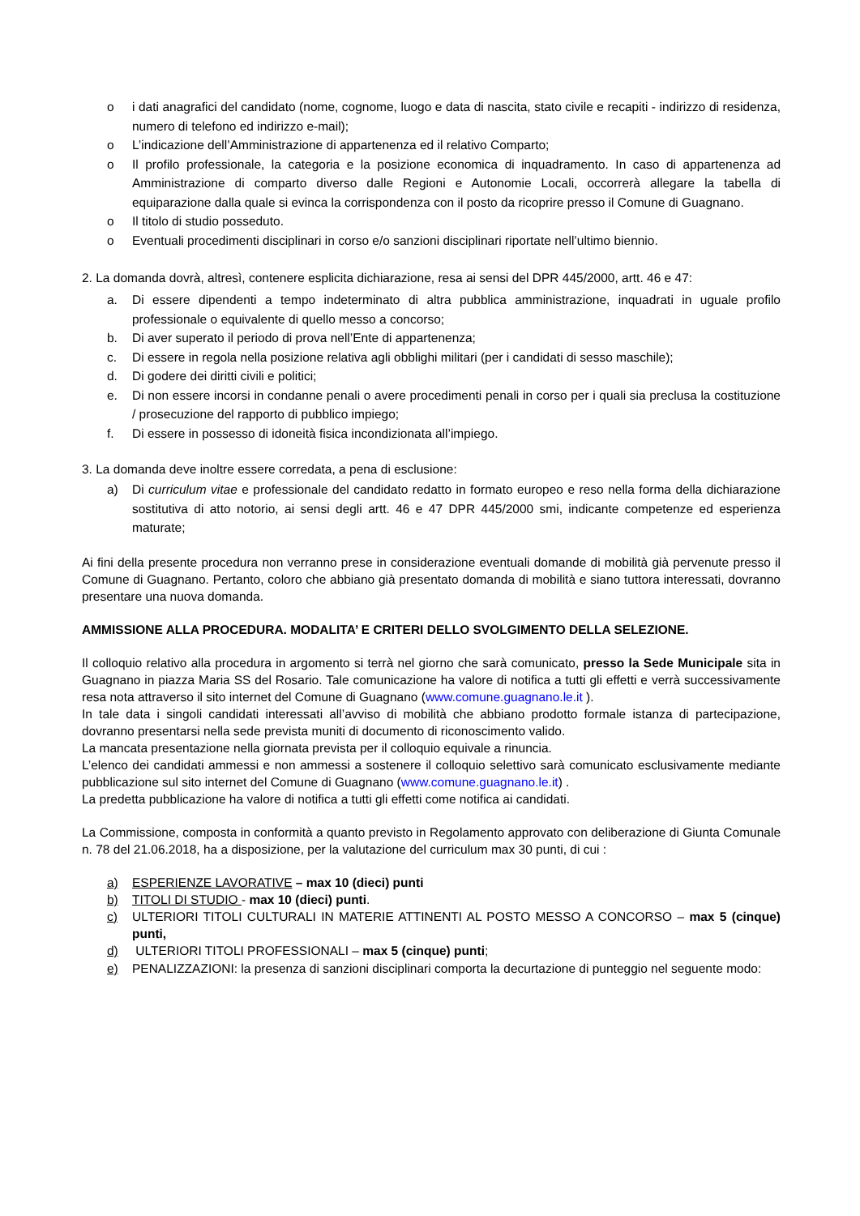o i dati anagrafici del candidato (nome, cognome, luogo e data di nascita, stato civile e recapiti - indirizzo di residenza, numero di telefono ed indirizzo e-mail);
o L’indicazione dell’Amministrazione di appartenenza ed il relativo Comparto;
o Il profilo professionale, la categoria e la posizione economica di inquadramento. In caso di appartenenza ad Amministrazione di comparto diverso dalle Regioni e Autonomie Locali, occorrerà allegare la tabella di equiparazione dalla quale si evinca la corrispondenza con il posto da ricoprire presso il Comune di Guagnano.
o Il titolo di studio posseduto.
o Eventuali procedimenti disciplinari in corso e/o sanzioni disciplinari riportate nell’ultimo biennio.
2. La domanda dovrà, altresì, contenere esplicita dichiarazione, resa ai sensi del DPR 445/2000, artt. 46 e 47:
a. Di essere dipendenti a tempo indeterminato di altra pubblica amministrazione, inquadrati in uguale profilo professionale o equivalente di quello messo a concorso;
b. Di aver superato il periodo di prova nell’Ente di appartenenza;
c. Di essere in regola nella posizione relativa agli obblighi militari (per i candidati di sesso maschile);
d. Di godere dei diritti civili e politici;
e. Di non essere incorsi in condanne penali o avere procedimenti penali in corso per i quali sia preclusa la costituzione / prosecuzione del rapporto di pubblico impiego;
f. Di essere in possesso di idoneità fisica incondizionata all’impiego.
3. La domanda deve inoltre essere corredata, a pena di esclusione:
a) Di curriculum vitae e professionale del candidato redatto in formato europeo e reso nella forma della dichiarazione sostitutiva di atto notorio, ai sensi degli artt. 46 e 47 DPR 445/2000 smi, indicante competenze ed esperienza maturate;
Ai fini della presente procedura non verranno prese in considerazione eventuali domande di mobilità già pervenute presso il Comune di Guagnano. Pertanto, coloro che abbiano già presentato domanda di mobilità e siano tuttora interessati, dovranno presentare una nuova domanda.
AMMISSIONE ALLA PROCEDURA. MODALITA’ E CRITERI DELLO SVOLGIMENTO DELLA SELEZIONE.
Il colloquio relativo alla procedura in argomento si terrà nel giorno che sarà comunicato, presso la Sede Municipale sita in Guagnano in piazza Maria SS del Rosario. Tale comunicazione ha valore di notifica a tutti gli effetti e verrà successivamente resa nota attraverso il sito internet del Comune di Guagnano (www.comune.guagnano.le.it ).
In tale data i singoli candidati interessati all’avviso di mobilità che abbiano prodotto formale istanza di partecipazione, dovranno presentarsi nella sede prevista muniti di documento di riconoscimento valido.
La mancata presentazione nella giornata prevista per il colloquio equivale a rinuncia.
L’elenco dei candidati ammessi e non ammessi a sostenere il colloquio selettivo sarà comunicato esclusivamente mediante pubblicazione sul sito internet del Comune di Guagnano (www.comune.guagnano.le.it) .
La predetta pubblicazione ha valore di notifica a tutti gli effetti come notifica ai candidati.
La Commissione, composta in conformità a quanto previsto in Regolamento approvato con deliberazione di Giunta Comunale n. 78 del 21.06.2018, ha a disposizione, per la valutazione del curriculum max 30 punti, di cui :
a) ESPERIENZE LAVORATIVE – max 10 (dieci) punti
b) TITOLI DI STUDIO - max 10 (dieci) punti.
c) ULTERIORI TITOLI CULTURALI IN MATERIE ATTINENTI AL POSTO MESSO A CONCORSO – max 5 (cinque) punti,
d) ULTERIORI TITOLI PROFESSIONALI – max 5 (cinque) punti;
e) PENALIZZAZIONI: la presenza di sanzioni disciplinari comporta la decurtazione di punteggio nel seguente modo: